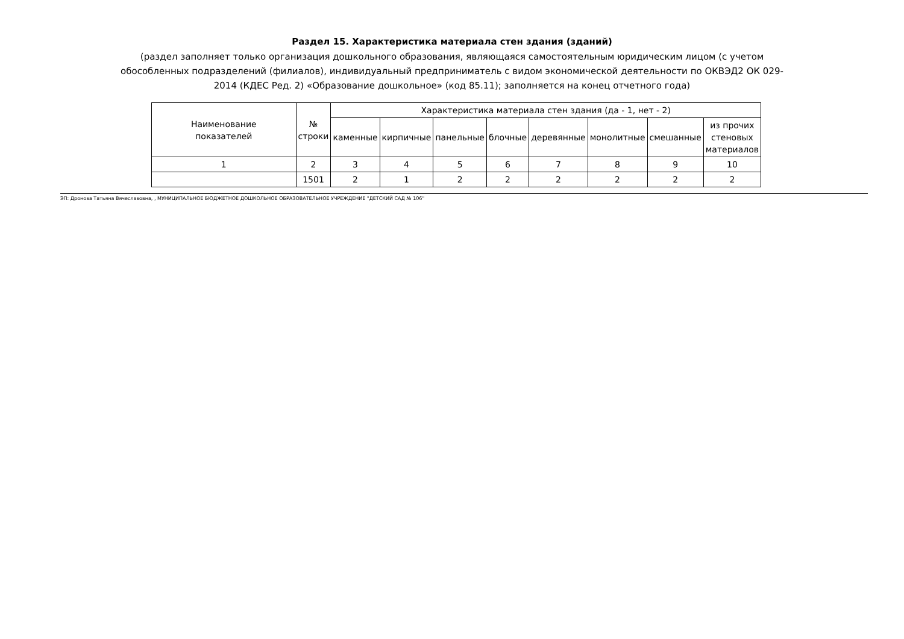Раздел 15. Характеристика материала стен здания (зданий)
(раздел заполняет только организация дошкольного образования, являющаяся самостоятельным юридическим лицом (с учетом обособленных подразделений (филиалов), индивидуальный предприниматель с видом экономической деятельности по ОКВЭД2 ОК 029-2014 (КДЕС Ред. 2) «Образование дошкольное» (код 85.11); заполняется на конец отчетного года)
| Наименование показателей | № строки | Характеристика материала стен здания (да - 1, нет - 2) | | | | | | | |
| --- | --- | --- | --- | --- | --- | --- | --- | --- | --- |
| | | каменные | кирпичные | панельные | блочные | деревянные | монолитные | смешанные | из прочих стеновых материалов |
| 1 | 2 | 3 | 4 | 5 | 6 | 7 | 8 | 9 | 10 |
| | 1501 | 2 | 1 | 2 | 2 | 2 | 2 | 2 | 2 |
ЭП: Дронова Татьяна Вячеславовна, , МУНИЦИПАЛЬНОЕ БЮДЖЕТНОЕ ДОШКОЛЬНОЕ ОБРАЗОВАТЕЛЬНОЕ УЧРЕЖДЕНИЕ "ДЕТСКИЙ САД № 106"